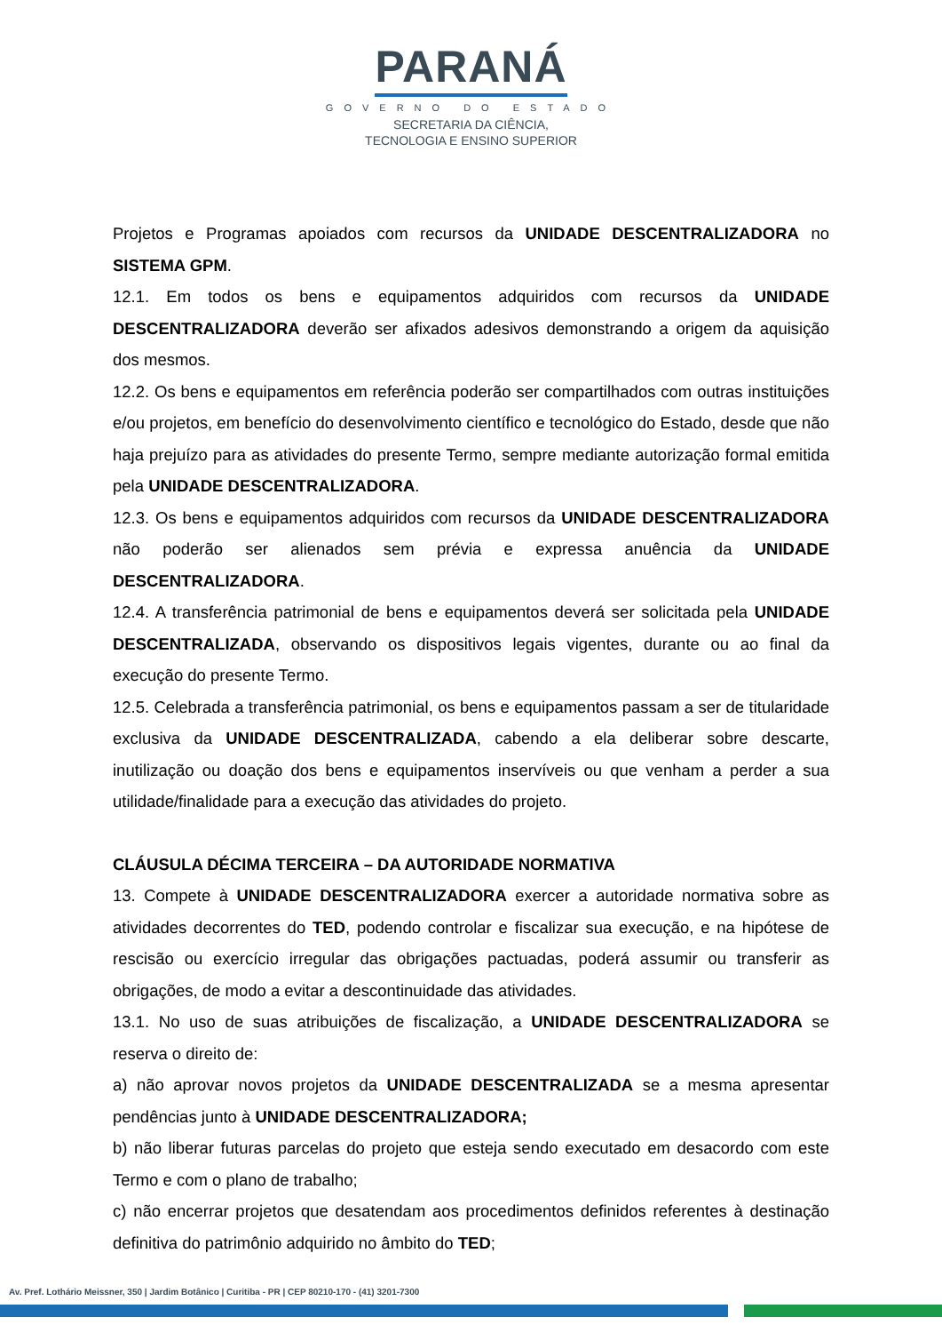PARANÁ
GOVERNO DO ESTADO
SECRETARIA DA CIÊNCIA,
TECNOLOGIA E ENSINO SUPERIOR
Projetos e Programas apoiados com recursos da UNIDADE DESCENTRALIZADORA no SISTEMA GPM.
12.1. Em todos os bens e equipamentos adquiridos com recursos da UNIDADE DESCENTRALIZADORA deverão ser afixados adesivos demonstrando a origem da aquisição dos mesmos.
12.2. Os bens e equipamentos em referência poderão ser compartilhados com outras instituições e/ou projetos, em benefício do desenvolvimento científico e tecnológico do Estado, desde que não haja prejuízo para as atividades do presente Termo, sempre mediante autorização formal emitida pela UNIDADE DESCENTRALIZADORA.
12.3. Os bens e equipamentos adquiridos com recursos da UNIDADE DESCENTRALIZADORA não poderão ser alienados sem prévia e expressa anuência da UNIDADE DESCENTRALIZADORA.
12.4. A transferência patrimonial de bens e equipamentos deverá ser solicitada pela UNIDADE DESCENTRALIZADA, observando os dispositivos legais vigentes, durante ou ao final da execução do presente Termo.
12.5. Celebrada a transferência patrimonial, os bens e equipamentos passam a ser de titularidade exclusiva da UNIDADE DESCENTRALIZADA, cabendo a ela deliberar sobre descarte, inutilização ou doação dos bens e equipamentos inservíveis ou que venham a perder a sua utilidade/finalidade para a execução das atividades do projeto.
CLÁUSULA DÉCIMA TERCEIRA – DA AUTORIDADE NORMATIVA
13. Compete à UNIDADE DESCENTRALIZADORA exercer a autoridade normativa sobre as atividades decorrentes do TED, podendo controlar e fiscalizar sua execução, e na hipótese de rescisão ou exercício irregular das obrigações pactuadas, poderá assumir ou transferir as obrigações, de modo a evitar a descontinuidade das atividades.
13.1. No uso de suas atribuições de fiscalização, a UNIDADE DESCENTRALIZADORA se reserva o direito de:
a) não aprovar novos projetos da UNIDADE DESCENTRALIZADA se a mesma apresentar pendências junto à UNIDADE DESCENTRALIZADORA;
b) não liberar futuras parcelas do projeto que esteja sendo executado em desacordo com este Termo e com o plano de trabalho;
c) não encerrar projetos que desatendam aos procedimentos definidos referentes à destinação definitiva do patrimônio adquirido no âmbito do TED;
Av. Pref. Lothário Meissner, 350 | Jardim Botânico | Curitiba - PR | CEP 80210-170 - (41) 3201-7300